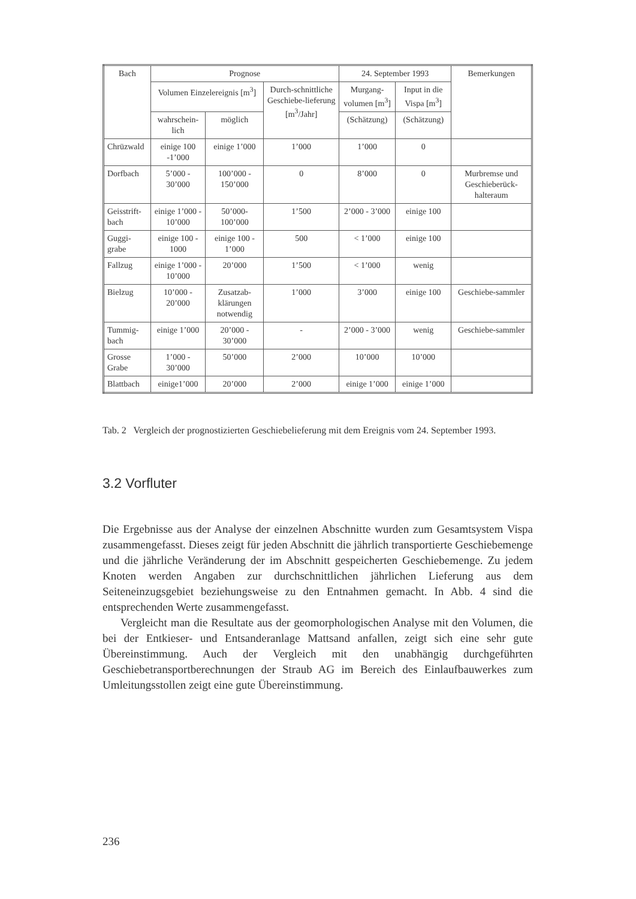| Bach | Prognose | | | 24. September 1993 | | Bemerkungen |
| --- | --- | --- | --- | --- | --- | --- |
| | Volumen Einzelereignis [m<sup>3</sup>] | | Durch-schnittliche Geschiebe-lieferung [m<sup>3</sup>/Jahr] | Murgang-volumen [m<sup>3</sup>] | Input in die Vispa [m<sup>3</sup>] | |
| | wahrschein-lich | möglich | | (Schätzung) | (Schätzung) | |
| Chrüzwald | einige 100 -1’000 | einige 1’000 | 1’000 | 1’000 | 0 | |
| Dorfbach | 5’000 - 30’000 | 100’000 - 150’000 | 0 | 8’000 | 0 | Murbremse und Geschieberück-halteraum |
| Geisstrift-bach | einige 1’000 - 10’000 | 50’000-100’000 | 1’500 | 2’000 - 3’000 | einige 100 | |
| Guggi-grabe | einige 100 - 1000 | einige 100 - 1’000 | 500 | < 1’000 | einige 100 | |
| Fallzug | einige 1’000 - 10’000 | 20’000 | 1’500 | < 1’000 | wenig | |
| Bielzug | 10’000 - 20’000 | Zusatzab-klärungen notwendig | 1’000 | 3’000 | einige 100 | Geschiebe-sammler |
| Tummig-bach | einige 1’000 | 20’000 - 30’000 | - | 2’000 - 3’000 | wenig | Geschiebe-sammler |
| Grosse Grabe | 1’000 - 30’000 | 50’000 | 2’000 | 10’000 | 10’000 | |
| Blattbach | einige1’000 | 20’000 | 2’000 | einige 1’000 | einige 1’000 | |
Tab. 2 Vergleich der prognostizierten Geschiebelieferung mit dem Ereignis vom 24. September 1993.
3.2 Vorfluter
Die Ergebnisse aus der Analyse der einzelnen Abschnitte wurden zum Gesamtsystem Vispa zusammengefasst. Dieses zeigt für jeden Abschnitt die jährlich transportierte Geschiebemenge und die jährliche Veränderung der im Abschnitt gespeicherten Geschiebemenge. Zu jedem Knoten werden Angaben zur durchschnittlichen jährlichen Lieferung aus dem Seiteneinzugsgebiet beziehungsweise zu den Entnahmen gemacht. In Abb. 4 sind die entsprechenden Werte zusammengefasst.
Vergleicht man die Resultate aus der geomorphologischen Analyse mit den Volumen, die bei der Entkieser- und Entsanderanlage Mattsand anfallen, zeigt sich eine sehr gute Übereinstimmung. Auch der Vergleich mit den unabhängig durchgeführten Geschiebetransportberechnungen der Straub AG im Bereich des Einlaufbauwerkes zum Umleitungsstollen zeigt eine gute Übereinstimmung.
236